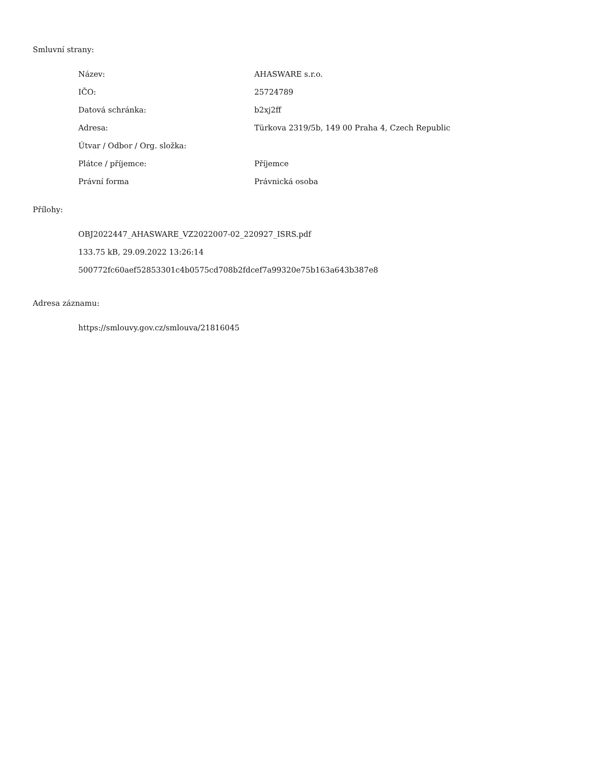Smluvní strany:
| Název: | AHASWARE s.r.o. |
| IČO: | 25724789 |
| Datová schránka: | b2xj2ff |
| Adresa: | Türkova 2319/5b, 149 00 Praha 4, Czech Republic |
| Útvar / Odbor / Org. složka: | |
| Plátce / příjemce: | Příjemce |
| Právní forma | Právnická osoba |
Přílohy:
OBJ2022447_AHASWARE_VZ2022007-02_220927_ISRS.pdf
133.75 kB, 29.09.2022 13:26:14
500772fc60aef52853301c4b0575cd708b2fdcef7a99320e75b163a643b387e8
Adresa záznamu:
https://smlouvy.gov.cz/smlouva/21816045